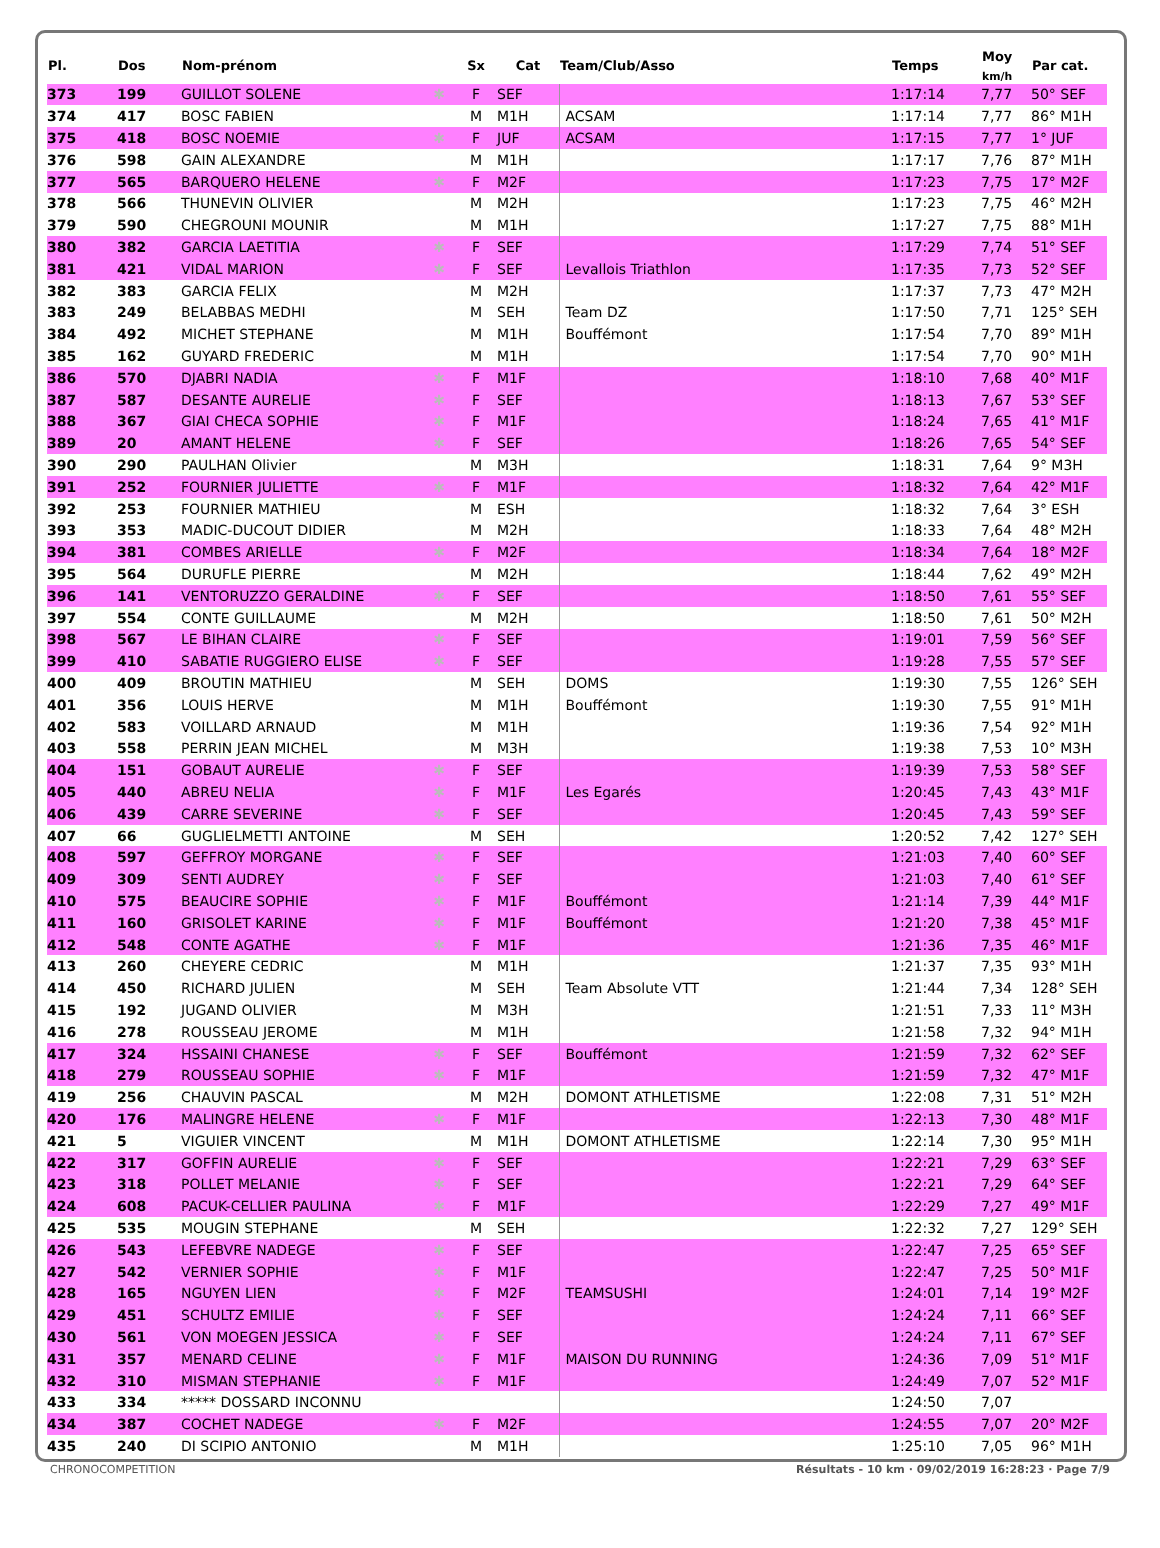| Pl. | Dos | Nom-prénom | | Sx | Cat | Team/Club/Asso | Temps | Moy <sub>km/h</sub> | Par cat. |
| --- | --- | --- | --- | --- | --- | --- | --- | --- | --- |
| 373 | 199 | GUILLOT SOLENE | ✱ | F | SEF | | 1:17:14 | 7,77 | 50° SEF |
| 374 | 417 | BOSC FABIEN | | M | M1H | ACSAM | 1:17:14 | 7,77 | 86° M1H |
| 375 | 418 | BOSC NOEMIE | ✱ | F | JUF | ACSAM | 1:17:15 | 7,77 | 1° JUF |
| 376 | 598 | GAIN ALEXANDRE | | M | M1H | | 1:17:17 | 7,76 | 87° M1H |
| 377 | 565 | BARQUERO HELENE | ✱ | F | M2F | | 1:17:23 | 7,75 | 17° M2F |
| 378 | 566 | THUNEVIN OLIVIER | | M | M2H | | 1:17:23 | 7,75 | 46° M2H |
| 379 | 590 | CHEGROUNI MOUNIR | | M | M1H | | 1:17:27 | 7,75 | 88° M1H |
| 380 | 382 | GARCIA LAETITIA | ✱ | F | SEF | | 1:17:29 | 7,74 | 51° SEF |
| 381 | 421 | VIDAL MARION | ✱ | F | SEF | Levallois Triathlon | 1:17:35 | 7,73 | 52° SEF |
| 382 | 383 | GARCIA FELIX | | M | M2H | | 1:17:37 | 7,73 | 47° M2H |
| 383 | 249 | BELABBAS MEDHI | | M | SEH | Team DZ | 1:17:50 | 7,71 | 125° SEH |
| 384 | 492 | MICHET STEPHANE | | M | M1H | Bouffémont | 1:17:54 | 7,70 | 89° M1H |
| 385 | 162 | GUYARD FREDERIC | | M | M1H | | 1:17:54 | 7,70 | 90° M1H |
| 386 | 570 | DJABRI NADIA | ✱ | F | M1F | | 1:18:10 | 7,68 | 40° M1F |
| 387 | 587 | DESANTE AURELIE | ✱ | F | SEF | | 1:18:13 | 7,67 | 53° SEF |
| 388 | 367 | GIAI CHECA SOPHIE | ✱ | F | M1F | | 1:18:24 | 7,65 | 41° M1F |
| 389 | 20 | AMANT HELENE | ✱ | F | SEF | | 1:18:26 | 7,65 | 54° SEF |
| 390 | 290 | PAULHAN Olivier | | M | M3H | | 1:18:31 | 7,64 | 9° M3H |
| 391 | 252 | FOURNIER JULIETTE | ✱ | F | M1F | | 1:18:32 | 7,64 | 42° M1F |
| 392 | 253 | FOURNIER MATHIEU | | M | ESH | | 1:18:32 | 7,64 | 3° ESH |
| 393 | 353 | MADIC-DUCOUT DIDIER | | M | M2H | | 1:18:33 | 7,64 | 48° M2H |
| 394 | 381 | COMBES ARIELLE | ✱ | F | M2F | | 1:18:34 | 7,64 | 18° M2F |
| 395 | 564 | DURUFLE PIERRE | | M | M2H | | 1:18:44 | 7,62 | 49° M2H |
| 396 | 141 | VENTORUZZO GERALDINE | ✱ | F | SEF | | 1:18:50 | 7,61 | 55° SEF |
| 397 | 554 | CONTE GUILLAUME | | M | M2H | | 1:18:50 | 7,61 | 50° M2H |
| 398 | 567 | LE BIHAN CLAIRE | ✱ | F | SEF | | 1:19:01 | 7,59 | 56° SEF |
| 399 | 410 | SABATIE RUGGIERO ELISE | ✱ | F | SEF | | 1:19:28 | 7,55 | 57° SEF |
| 400 | 409 | BROUTIN MATHIEU | | M | SEH | DOMS | 1:19:30 | 7,55 | 126° SEH |
| 401 | 356 | LOUIS HERVE | | M | M1H | Bouffémont | 1:19:30 | 7,55 | 91° M1H |
| 402 | 583 | VOILLARD ARNAUD | | M | M1H | | 1:19:36 | 7,54 | 92° M1H |
| 403 | 558 | PERRIN JEAN MICHEL | | M | M3H | | 1:19:38 | 7,53 | 10° M3H |
| 404 | 151 | GOBAUT AURELIE | ✱ | F | SEF | | 1:19:39 | 7,53 | 58° SEF |
| 405 | 440 | ABREU NELIA | ✱ | F | M1F | Les Egarés | 1:20:45 | 7,43 | 43° M1F |
| 406 | 439 | CARRE SEVERINE | ✱ | F | SEF | | 1:20:45 | 7,43 | 59° SEF |
| 407 | 66 | GUGLIELMETTI ANTOINE | | M | SEH | | 1:20:52 | 7,42 | 127° SEH |
| 408 | 597 | GEFFROY MORGANE | ✱ | F | SEF | | 1:21:03 | 7,40 | 60° SEF |
| 409 | 309 | SENTI AUDREY | ✱ | F | SEF | | 1:21:03 | 7,40 | 61° SEF |
| 410 | 575 | BEAUCIRE SOPHIE | ✱ | F | M1F | Bouffémont | 1:21:14 | 7,39 | 44° M1F |
| 411 | 160 | GRISOLET KARINE | ✱ | F | M1F | Bouffémont | 1:21:20 | 7,38 | 45° M1F |
| 412 | 548 | CONTE AGATHE | ✱ | F | M1F | | 1:21:36 | 7,35 | 46° M1F |
| 413 | 260 | CHEYERE CEDRIC | | M | M1H | | 1:21:37 | 7,35 | 93° M1H |
| 414 | 450 | RICHARD JULIEN | | M | SEH | Team Absolute VTT | 1:21:44 | 7,34 | 128° SEH |
| 415 | 192 | JUGAND OLIVIER | | M | M3H | | 1:21:51 | 7,33 | 11° M3H |
| 416 | 278 | ROUSSEAU JEROME | | M | M1H | | 1:21:58 | 7,32 | 94° M1H |
| 417 | 324 | HSSAINI CHANESE | ✱ | F | SEF | Bouffémont | 1:21:59 | 7,32 | 62° SEF |
| 418 | 279 | ROUSSEAU SOPHIE | ✱ | F | M1F | | 1:21:59 | 7,32 | 47° M1F |
| 419 | 256 | CHAUVIN PASCAL | | M | M2H | DOMONT ATHLETISME | 1:22:08 | 7,31 | 51° M2H |
| 420 | 176 | MALINGRE HELENE | ✱ | F | M1F | | 1:22:13 | 7,30 | 48° M1F |
| 421 | 5 | VIGUIER VINCENT | | M | M1H | DOMONT ATHLETISME | 1:22:14 | 7,30 | 95° M1H |
| 422 | 317 | GOFFIN AURELIE | ✱ | F | SEF | | 1:22:21 | 7,29 | 63° SEF |
| 423 | 318 | POLLET MELANIE | ✱ | F | SEF | | 1:22:21 | 7,29 | 64° SEF |
| 424 | 608 | PACUK-CELLIER PAULINA | ✱ | F | M1F | | 1:22:29 | 7,27 | 49° M1F |
| 425 | 535 | MOUGIN STEPHANE | | M | SEH | | 1:22:32 | 7,27 | 129° SEH |
| 426 | 543 | LEFEBVRE NADEGE | ✱ | F | SEF | | 1:22:47 | 7,25 | 65° SEF |
| 427 | 542 | VERNIER SOPHIE | ✱ | F | M1F | | 1:22:47 | 7,25 | 50° M1F |
| 428 | 165 | NGUYEN LIEN | ✱ | F | M2F | TEAMSUSHI | 1:24:01 | 7,14 | 19° M2F |
| 429 | 451 | SCHULTZ EMILIE | ✱ | F | SEF | | 1:24:24 | 7,11 | 66° SEF |
| 430 | 561 | VON MOEGEN JESSICA | ✱ | F | SEF | | 1:24:24 | 7,11 | 67° SEF |
| 431 | 357 | MENARD CELINE | ✱ | F | M1F | MAISON DU RUNNING | 1:24:36 | 7,09 | 51° M1F |
| 432 | 310 | MISMAN STEPHANIE | ✱ | F | M1F | | 1:24:49 | 7,07 | 52° M1F |
| 433 | 334 | ***** DOSSARD INCONNU | | | | | 1:24:50 | 7,07 | |
| 434 | 387 | COCHET NADEGE | ✱ | F | M2F | | 1:24:55 | 7,07 | 20° M2F |
| 435 | 240 | DI SCIPIO ANTONIO | | M | M1H | | 1:25:10 | 7,05 | 96° M1H |
CHRONOCOMPETITION Résultats - 10 km · 09/02/2019 16:28:23 · Page 7/9